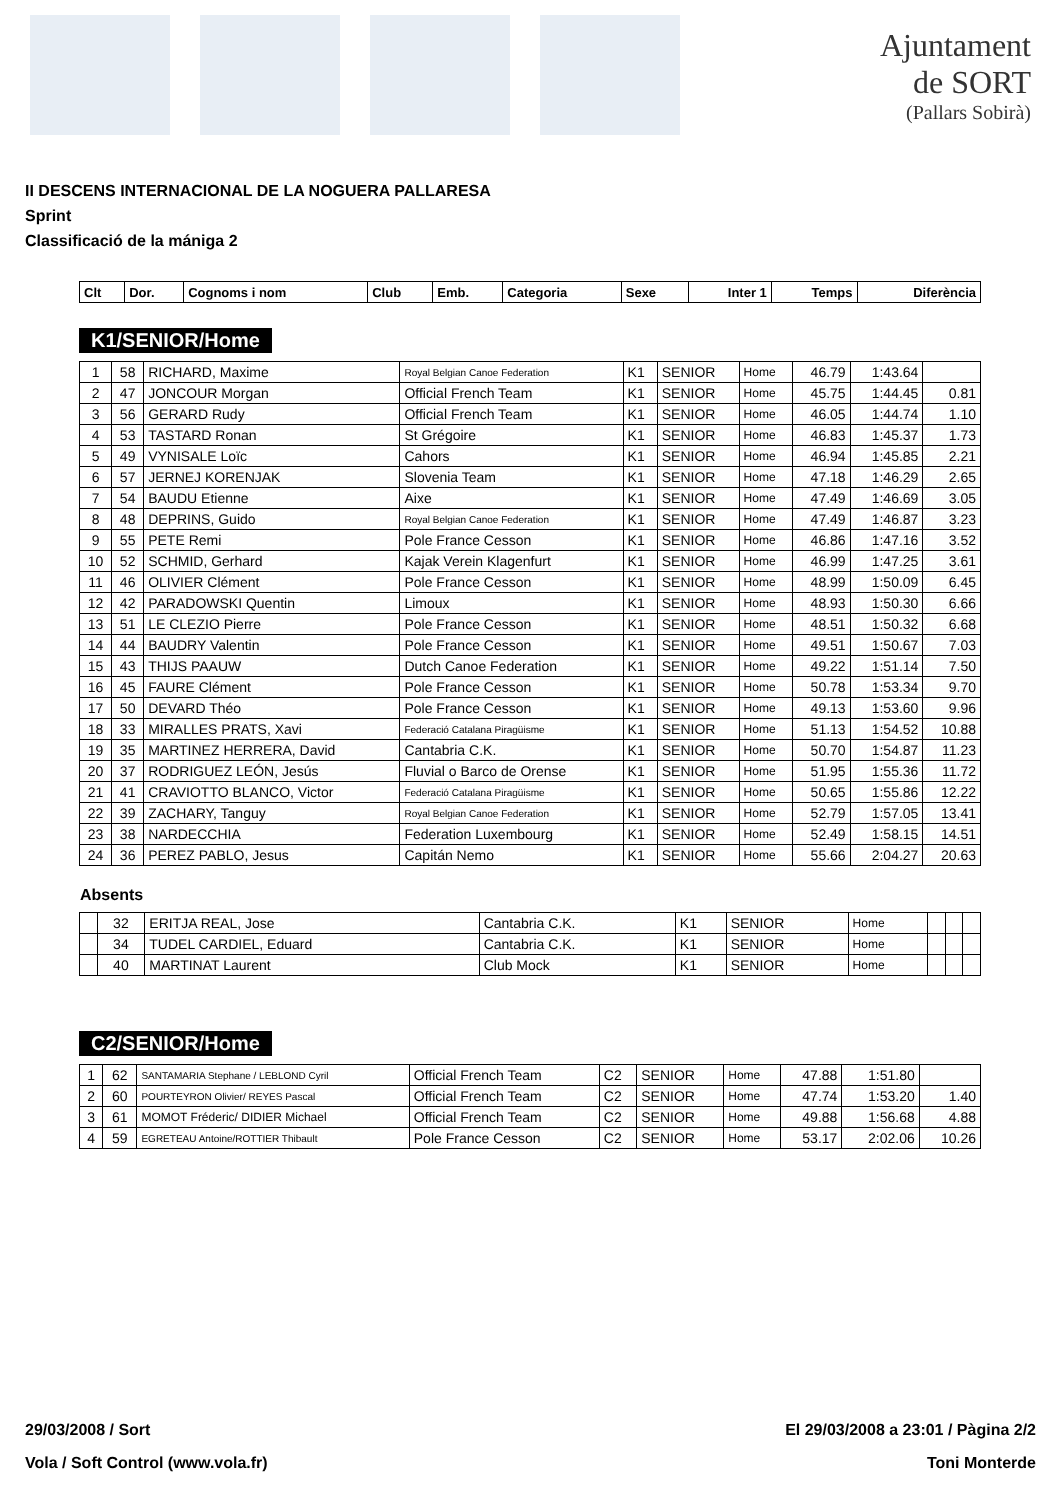Ajuntament
de SORT
(Pallars Sobirà)
II DESCENS INTERNACIONAL DE LA NOGUERA PALLARESA
Sprint
Classificació de la mániga 2
| Clt | Dor. | Cognoms i nom | Club | Emb. | Categoria | Sexe | Inter 1 | Temps | Diferència |
| --- | --- | --- | --- | --- | --- | --- | --- | --- | --- |
K1/SENIOR/Home
| 1 | 58 | RICHARD, Maxime | Royal Belgian Canoe Federation | K1 | SENIOR | Home | 46.79 | 1:43.64 | |
| 2 | 47 | JONCOUR Morgan | Official French Team | K1 | SENIOR | Home | 45.75 | 1:44.45 | 0.81 |
| 3 | 56 | GERARD Rudy | Official French Team | K1 | SENIOR | Home | 46.05 | 1:44.74 | 1.10 |
| 4 | 53 | TASTARD Ronan | St Grégoire | K1 | SENIOR | Home | 46.83 | 1:45.37 | 1.73 |
| 5 | 49 | VYNISALE Loïc | Cahors | K1 | SENIOR | Home | 46.94 | 1:45.85 | 2.21 |
| 6 | 57 | JERNEJ KORENJAK | Slovenia Team | K1 | SENIOR | Home | 47.18 | 1:46.29 | 2.65 |
| 7 | 54 | BAUDU Etienne | Aixe | K1 | SENIOR | Home | 47.49 | 1:46.69 | 3.05 |
| 8 | 48 | DEPRINS, Guido | Royal Belgian Canoe Federation | K1 | SENIOR | Home | 47.49 | 1:46.87 | 3.23 |
| 9 | 55 | PETE Remi | Pole France Cesson | K1 | SENIOR | Home | 46.86 | 1:47.16 | 3.52 |
| 10 | 52 | SCHMID, Gerhard | Kajak Verein Klagenfurt | K1 | SENIOR | Home | 46.99 | 1:47.25 | 3.61 |
| 11 | 46 | OLIVIER Clément | Pole France Cesson | K1 | SENIOR | Home | 48.99 | 1:50.09 | 6.45 |
| 12 | 42 | PARADOWSKI Quentin | Limoux | K1 | SENIOR | Home | 48.93 | 1:50.30 | 6.66 |
| 13 | 51 | LE CLEZIO Pierre | Pole France Cesson | K1 | SENIOR | Home | 48.51 | 1:50.32 | 6.68 |
| 14 | 44 | BAUDRY Valentin | Pole France Cesson | K1 | SENIOR | Home | 49.51 | 1:50.67 | 7.03 |
| 15 | 43 | THIJS PAAUW | Dutch Canoe Federation | K1 | SENIOR | Home | 49.22 | 1:51.14 | 7.50 |
| 16 | 45 | FAURE Clément | Pole France Cesson | K1 | SENIOR | Home | 50.78 | 1:53.34 | 9.70 |
| 17 | 50 | DEVARD Théo | Pole France Cesson | K1 | SENIOR | Home | 49.13 | 1:53.60 | 9.96 |
| 18 | 33 | MIRALLES PRATS, Xavi | Federació Catalana Piragüisme | K1 | SENIOR | Home | 51.13 | 1:54.52 | 10.88 |
| 19 | 35 | MARTINEZ HERRERA, David | Cantabria C.K. | K1 | SENIOR | Home | 50.70 | 1:54.87 | 11.23 |
| 20 | 37 | RODRIGUEZ LEÓN, Jesús | Fluvial o Barco de Orense | K1 | SENIOR | Home | 51.95 | 1:55.36 | 11.72 |
| 21 | 41 | CRAVIOTTO BLANCO, Victor | Federació Catalana Piragüisme | K1 | SENIOR | Home | 50.65 | 1:55.86 | 12.22 |
| 22 | 39 | ZACHARY, Tanguy | Royal Belgian Canoe Federation | K1 | SENIOR | Home | 52.79 | 1:57.05 | 13.41 |
| 23 | 38 | NARDECCHIA | Federation Luxembourg | K1 | SENIOR | Home | 52.49 | 1:58.15 | 14.51 |
| 24 | 36 | PEREZ PABLO, Jesus | Capitán Nemo | K1 | SENIOR | Home | 55.66 | 2:04.27 | 20.63 |
Absents
| | 32 | ERITJA REAL, Jose | Cantabria C.K. | K1 | SENIOR | Home | | | |
| | 34 | TUDEL CARDIEL, Eduard | Cantabria C.K. | K1 | SENIOR | Home | | | |
| | 40 | MARTINAT Laurent | Club Mock | K1 | SENIOR | Home | | | |
C2/SENIOR/Home
| 1 | 62 | SANTAMARIA Stephane / LEBLOND Cyril | Official French Team | C2 | SENIOR | Home | 47.88 | 1:51.80 | |
| 2 | 60 | POURTEYRON Olivier/ REYES Pascal | Official French Team | C2 | SENIOR | Home | 47.74 | 1:53.20 | 1.40 |
| 3 | 61 | MOMOT Fréderic/ DIDIER Michael | Official French Team | C2 | SENIOR | Home | 49.88 | 1:56.68 | 4.88 |
| 4 | 59 | EGRETEAU Antoine/ROTTIER Thibault | Pole France Cesson | C2 | SENIOR | Home | 53.17 | 2:02.06 | 10.26 |
29/03/2008 / Sort El 29/03/2008 a 23:01 / Pàgina 2/2
Vola / Soft Control (www.vola.fr) Toni Monterde